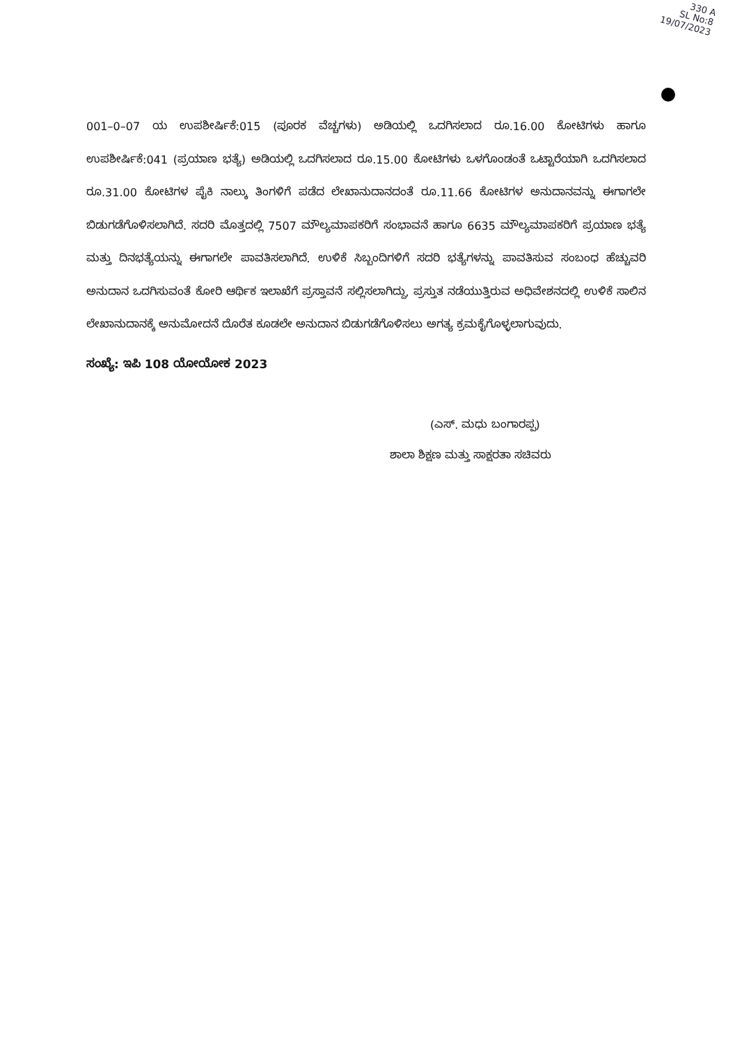330 A
SL No:8
19/07/2023
001–0–07 ಯ ಉಪಶೀರ್ಷಿಕೆ:015 (ಪೂರಕ ವೆಚ್ಚಗಳು) ಅಡಿಯಲ್ಲಿ ಒದಗಿಸಲಾದ ರೂ.16.00 ಕೋಟಿಗಳು ಹಾಗೂ ಉಪಶೀರ್ಷಿಕೆ:041 (ಪ್ರಯಾಣ ಭತ್ಯೆ) ಅಡಿಯಲ್ಲಿ ಒದಗಿಸಲಾದ ರೂ.15.00 ಕೋಟಿಗಳು ಒಳಗೊಂಡಂತೆ ಒಟ್ಟಾರೆಯಾಗಿ ಒದಗಿಸಲಾದ ರೂ.31.00 ಕೋಟಿಗಳ ಪೈಕಿ ನಾಲ್ಕು ತಿಂಗಳಿಗೆ ಪಡೆದ ಲೇಖಾನುದಾನದಂತೆ ರೂ.11.66 ಕೋಟಿಗಳ ಅನುದಾನವನ್ನು ಈಗಾಗಲೇ ಬಿಡುಗಡೆಗೊಳಿಸಲಾಗಿದೆ. ಸದರಿ ಮೊತ್ತದಲ್ಲಿ 7507 ಮೌಲ್ಯಮಾಪಕರಿಗೆ ಸಂಭಾವನೆ ಹಾಗೂ 6635 ಮೌಲ್ಯಮಾಪಕರಿಗೆ ಪ್ರಯಾಣ ಭತ್ಯೆ ಮತ್ತು ದಿನಭತ್ಯೆಯನ್ನು ಈಗಾಗಲೇ ಪಾವತಿಸಲಾಗಿದೆ. ಉಳಿಕೆ ಸಿಬ್ಬಂದಿಗಳಿಗೆ ಸದರಿ ಭತ್ಯೆಗಳನ್ನು ಪಾವತಿಸುವ ಸಂಬಂಧ ಹೆಚ್ಚುವರಿ ಅನುದಾನ ಒದಗಿಸುವಂತೆ ಕೋರಿ ಆರ್ಥಿಕ ಇಲಾಖೆಗೆ ಪ್ರಸ್ತಾವನೆ ಸಲ್ಲಿಸಲಾಗಿದ್ದು, ಪ್ರಸ್ತುತ ನಡೆಯುತ್ತಿರುವ ಅಧಿವೇಶನದಲ್ಲಿ ಉಳಿಕೆ ಸಾಲಿನ ಲೇಖಾನುದಾನಕ್ಕೆ ಅನುಮೋದನೆ ದೊರೆತ ಕೂಡಲೇ ಅನುದಾನ ಬಿಡುಗಡೆಗೊಳಿಸಲು ಅಗತ್ಯ ಕ್ರಮಕೈಗೊಳ್ಳಲಾಗುವುದು.
ಸಂಖ್ಯೆ: ಇಪಿ 108 ಯೋಯೋಕ 2023
(ಎಸ್. ಮಧು ಬಂಗಾರಪ್ಪ)
ಶಾಲಾ ಶಿಕ್ಷಣ ಮತ್ತು ಸಾಕ್ಷರತಾ ಸಚಿವರು